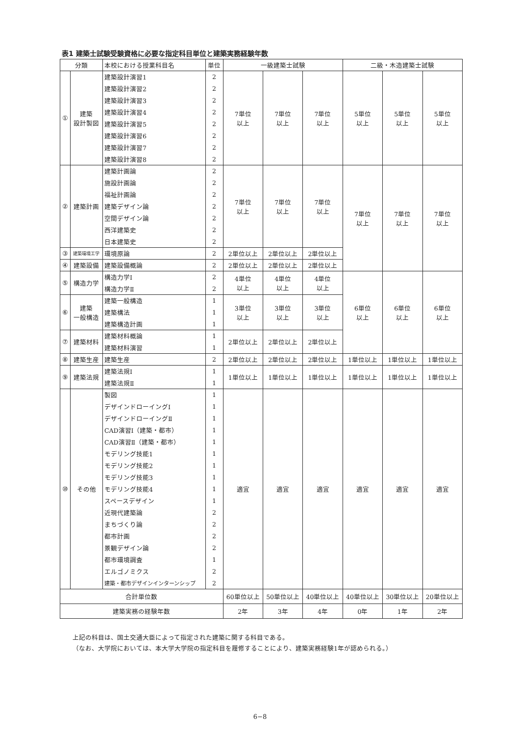表1 建築士試験受験資格に必要な指定科目単位と建築実務経験年数
| 分類 | | 本校における授業科目名 | 単位 | 一級建築士試験 | | | 二級・木造建築士試験 | | |
| --- | --- | --- | --- | --- | --- | --- | --- | --- | --- |
| ① | 建築 設計製図 | 建築設計演習1 | 2 | 7単位 以上 | 7単位 以上 | 7単位 以上 | 5単位 以上 | 5単位 以上 | 5単位 以上 |
| | | 建築設計演習2 | 2 | | | | | | |
| | | 建築設計演習3 | 2 | | | | | | |
| | | 建築設計演習4 | 2 | | | | | | |
| | | 建築設計演習5 | 2 | | | | | | |
| | | 建築設計演習6 | 2 | | | | | | |
| | | 建築設計演習7 | 2 | | | | | | |
| | | 建築設計演習8 | 2 | | | | | | |
| ② | 建築計画 | 建築計画論 | 2 | 7単位 以上 | 7単位 以上 | 7単位 以上 | 7単位 以上 | 7単位 以上 | 7単位 以上 |
| | | 施設計画論 | 2 | | | | | | |
| | | 福祉計画論 | 2 | | | | | | |
| | | 建築デザイン論 | 2 | | | | | | |
| | | 空間デザイン論 | 2 | | | | | | |
| | | 西洋建築史 | 2 | | | | | | |
| | | 日本建築史 | 2 | | | | | | |
| ③ | 建築環境工学 | 環境原論 | 2 | 2単位以上 | 2単位以上 | 2単位以上 | | | |
| ④ | 建築設備 | 建築設備概論 | 2 | 2単位以上 | 2単位以上 | 2単位以上 | | | |
| ⑤ | 構造力学 | 構造力学Ⅰ | 2 | 4単位 以上 | 4単位 以上 | 4単位 以上 | 6単位 以上 | 6単位 以上 | 6単位 以上 |
| | | 構造力学Ⅱ | 2 | | | | | | |
| ⑥ | 建築 一般構造 | 建築一般構造 | 1 | 3単位 以上 | 3単位 以上 | 3単位 以上 | | | |
| | | 建築構法 | 1 | | | | | | |
| | | 建築構造計画 | 1 | | | | | | |
| ⑦ | 建築材料 | 建築材料概論 | 1 | 2単位以上 | 2単位以上 | 2単位以上 | | | |
| | | 建築材料演習 | 1 | | | | | | |
| ⑧ | 建築生産 | 建築生産 | 2 | 2単位以上 | 2単位以上 | 2単位以上 | 1単位以上 | 1単位以上 | 1単位以上 |
| ⑨ | 建築法規 | 建築法規Ⅰ | 1 | 1単位以上 | 1単位以上 | 1単位以上 | 1単位以上 | 1単位以上 | 1単位以上 |
| | | 建築法規Ⅱ | 1 | | | | | | |
| ⑩ | その他 | 製図 | 1 | 適宜 | 適宜 | 適宜 | 適宜 | 適宜 | 適宜 |
| | | デザインドローイングⅠ | 1 | | | | | | |
| | | デザインドローイングⅡ | 1 | | | | | | |
| | | CAD演習Ⅰ（建築・都市） | 1 | | | | | | |
| | | CAD演習Ⅱ（建築・都市） | 1 | | | | | | |
| | | モデリング技能1 | 1 | | | | | | |
| | | モデリング技能2 | 1 | | | | | | |
| | | モデリング技能3 | 1 | | | | | | |
| | | モデリング技能4 | 1 | | | | | | |
| | | スペースデザイン | 1 | | | | | | |
| | | 近現代建築論 | 2 | | | | | | |
| | | まちづくり論 | 2 | | | | | | |
| | | 都市計画 | 2 | | | | | | |
| | | 景観デザイン論 | 2 | | | | | | |
| | | 都市環境調査 | 1 | | | | | | |
| | | エルゴノミクス | 2 | | | | | | |
| | | 建築・都市デザインインターンシップ | 2 | | | | | | |
| 合計単位数 | | | | 60単位以上 | 50単位以上 | 40単位以上 | 40単位以上 | 30単位以上 | 20単位以上 |
| 建築実務の経験年数 | | | | 2年 | 3年 | 4年 | 0年 | 1年 | 2年 |
上記の科目は、国土交通大臣によって指定された建築に関する科目である。
（なお、大学院においては、本大学大学院の指定科目を履修することにより、建築実務経験1年が認められる。）
6−8